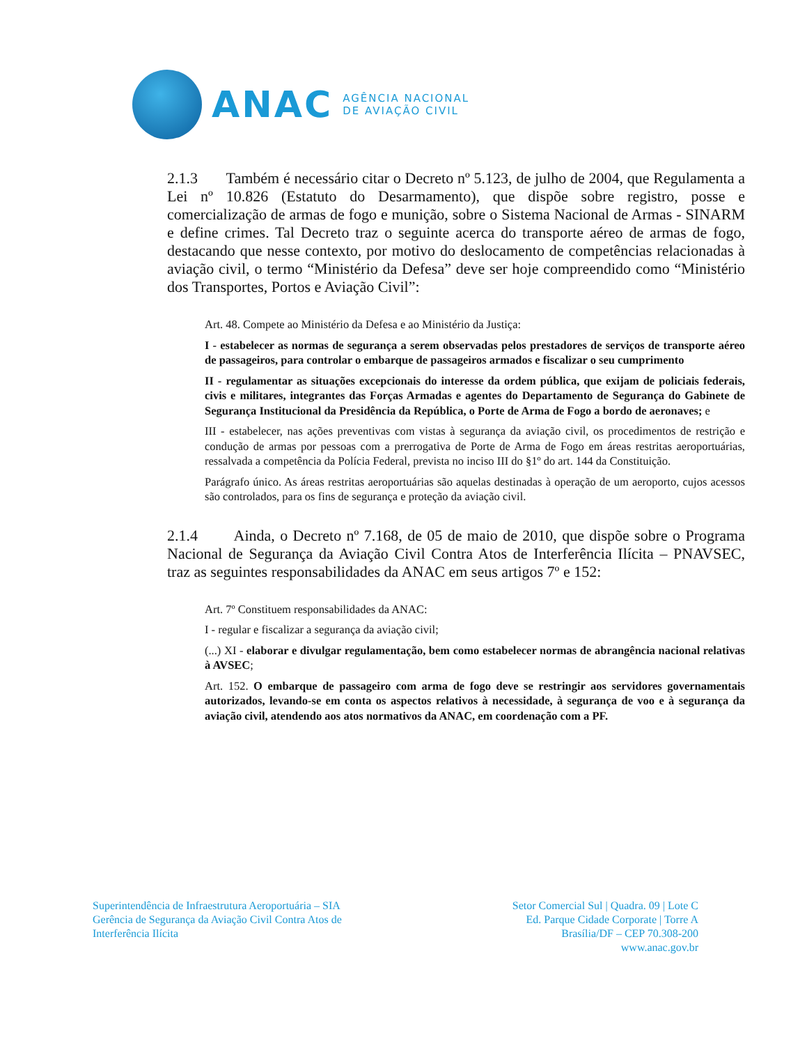ANAC
AGÊNCIA NACIONAL
DE AVIAÇÃO CIVIL
2.1.3 Também é necessário citar o Decreto nº 5.123, de julho de 2004, que Regulamenta a Lei nº 10.826 (Estatuto do Desarmamento), que dispõe sobre registro, posse e comercialização de armas de fogo e munição, sobre o Sistema Nacional de Armas - SINARM e define crimes. Tal Decreto traz o seguinte acerca do transporte aéreo de armas de fogo, destacando que nesse contexto, por motivo do deslocamento de competências relacionadas à aviação civil, o termo “Ministério da Defesa” deve ser hoje compreendido como “Ministério dos Transportes, Portos e Aviação Civil”:
Art. 48. Compete ao Ministério da Defesa e ao Ministério da Justiça:
I - estabelecer as normas de segurança a serem observadas pelos prestadores de serviços de transporte aéreo de passageiros, para controlar o embarque de passageiros armados e fiscalizar o seu cumprimento
II - regulamentar as situações excepcionais do interesse da ordem pública, que exijam de policiais federais, civis e militares, integrantes das Forças Armadas e agentes do Departamento de Segurança do Gabinete de Segurança Institucional da Presidência da República, o Porte de Arma de Fogo a bordo de aeronaves; e
III - estabelecer, nas ações preventivas com vistas à segurança da aviação civil, os procedimentos de restrição e condução de armas por pessoas com a prerrogativa de Porte de Arma de Fogo em áreas restritas aeroportuárias, ressalvada a competência da Polícia Federal, prevista no inciso III do §1º do art. 144 da Constituição.
Parágrafo único. As áreas restritas aeroportuárias são aquelas destinadas à operação de um aeroporto, cujos acessos são controlados, para os fins de segurança e proteção da aviação civil.
2.1.4 Ainda, o Decreto nº 7.168, de 05 de maio de 2010, que dispõe sobre o Programa Nacional de Segurança da Aviação Civil Contra Atos de Interferência Ilícita – PNAVSEC, traz as seguintes responsabilidades da ANAC em seus artigos 7º e 152:
Art. 7º Constituem responsabilidades da ANAC:
I - regular e fiscalizar a segurança da aviação civil;
(...) XI - elaborar e divulgar regulamentação, bem como estabelecer normas de abrangência nacional relativas à AVSEC;
Art. 152. O embarque de passageiro com arma de fogo deve se restringir aos servidores governamentais autorizados, levando-se em conta os aspectos relativos à necessidade, à segurança de voo e à segurança da aviação civil, atendendo aos atos normativos da ANAC, em coordenação com a PF.
Superintendência de Infraestrutura Aeroportuária – SIA
Gerência de Segurança da Aviação Civil Contra Atos de
Interferência Ilícita
Setor Comercial Sul | Quadra. 09 | Lote C
Ed. Parque Cidade Corporate | Torre A
Brasília/DF – CEP 70.308-200
www.anac.gov.br